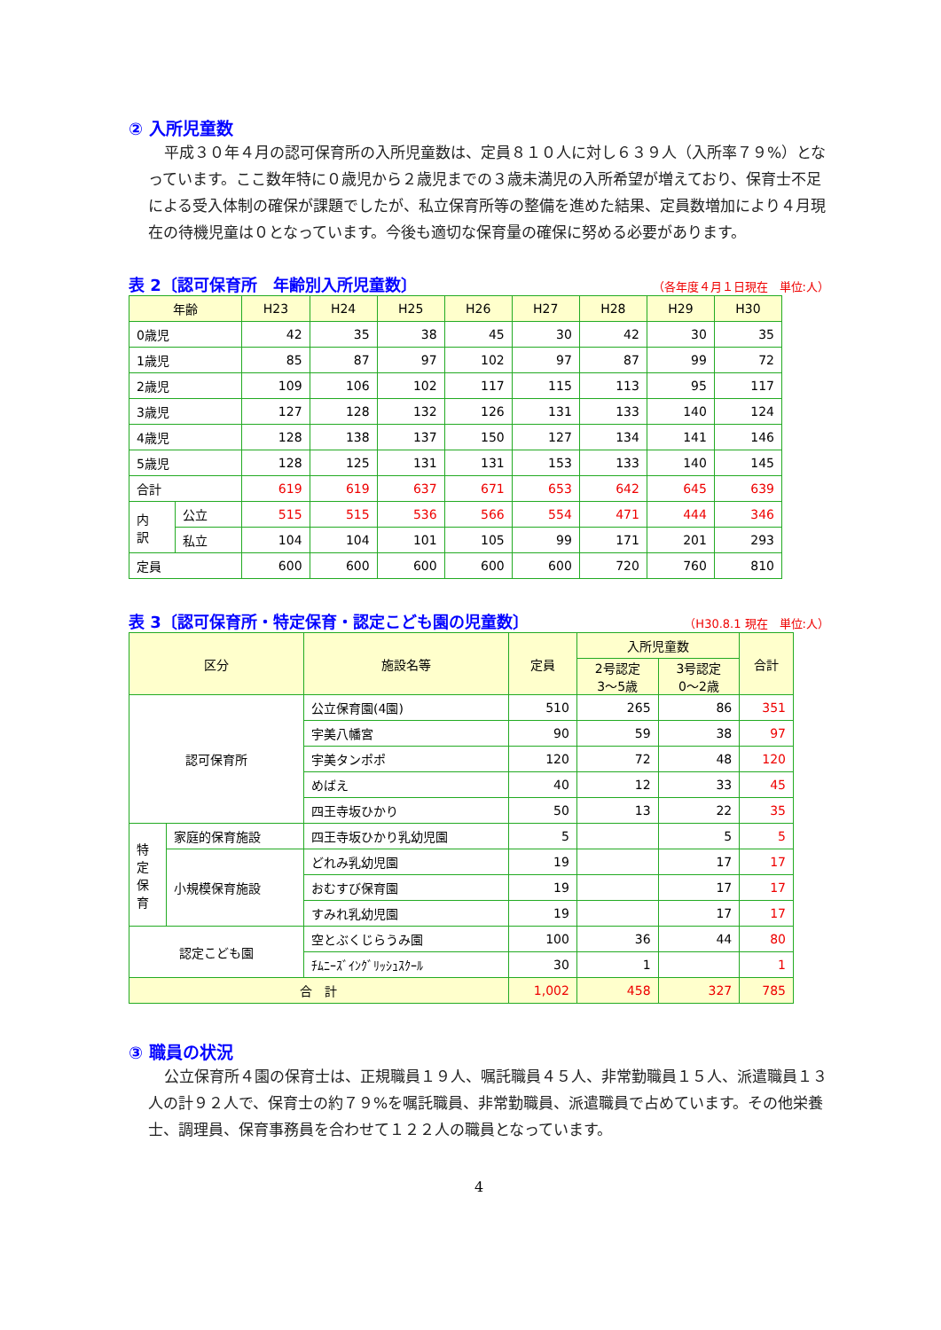② 入所児童数
平成３０年４月の認可保育所の入所児童数は、定員８１０人に対し６３９人（入所率７９%）となっています。ここ数年特に０歳児から２歳児までの３歳未満児の入所希望が増えており、保育士不足による受入体制の確保が課題でしたが、私立保育所等の整備を進めた結果、定員数増加により４月現在の待機児童は０となっています。今後も適切な保育量の確保に努める必要があります。
表 2〔認可保育所　年齢別入所児童数〕
（各年度４月１日現在　単位:人）
| 年齢 | | H23 | H24 | H25 | H26 | H27 | H28 | H29 | H30 |
| --- | --- | --- | --- | --- | --- | --- | --- | --- | --- |
| 0歳児 | | 42 | 35 | 38 | 45 | 30 | 42 | 30 | 35 |
| 1歳児 | | 85 | 87 | 97 | 102 | 97 | 87 | 99 | 72 |
| 2歳児 | | 109 | 106 | 102 | 117 | 115 | 113 | 95 | 117 |
| 3歳児 | | 127 | 128 | 132 | 126 | 131 | 133 | 140 | 124 |
| 4歳児 | | 128 | 138 | 137 | 150 | 127 | 134 | 141 | 146 |
| 5歳児 | | 128 | 125 | 131 | 131 | 153 | 133 | 140 | 145 |
| 合計 | | 619 | 619 | 637 | 671 | 653 | 642 | 645 | 639 |
| 内 訳 | 公立 | 515 | 515 | 536 | 566 | 554 | 471 | 444 | 346 |
| | 私立 | 104 | 104 | 101 | 105 | 99 | 171 | 201 | 293 |
| 定員 | | 600 | 600 | 600 | 600 | 600 | 720 | 760 | 810 |
表 3〔認可保育所・特定保育・認定こども園の児童数〕
（H30.8.1 現在　単位:人）
| 区分 | | 施設名等 | 定員 | 入所児童数 | | 合計 |
| --- | --- | --- | --- | --- | --- | --- |
| | | | | 2号認定 3～5歳 | 3号認定 0～2歳 | |
| 認可保育所 | | 公立保育園(4園) | 510 | 265 | 86 | 351 |
| | | 宇美八幡宮 | 90 | 59 | 38 | 97 |
| | | 宇美タンポポ | 120 | 72 | 48 | 120 |
| | | めばえ | 40 | 12 | 33 | 45 |
| | | 四王寺坂ひかり | 50 | 13 | 22 | 35 |
| 特 定 保 育 | 家庭的保育施設 | 四王寺坂ひかり乳幼児園 | 5 | | 5 | 5 |
| | 小規模保育施設 | どれみ乳幼児園 | 19 | | 17 | 17 |
| | | おむすび保育園 | 19 | | 17 | 17 |
| | | すみれ乳幼児園 | 19 | | 17 | 17 |
| 認定こども園 | | 空とぶくじらうみ園 | 100 | 36 | 44 | 80 |
| | | ﾁﾑﾆｰｽﾞｲﾝｸﾞﾘｯｼｭｽｸｰﾙ | 30 | 1 | | 1 |
| 合 計 | | | 1,002 | 458 | 327 | 785 |
③ 職員の状況
公立保育所４園の保育士は、正規職員１９人、嘱託職員４５人、非常勤職員１５人、派遣職員１３人の計９２人で、保育士の約７９%を嘱託職員、非常勤職員、派遣職員で占めています。その他栄養士、調理員、保育事務員を合わせて１２２人の職員となっています。
4